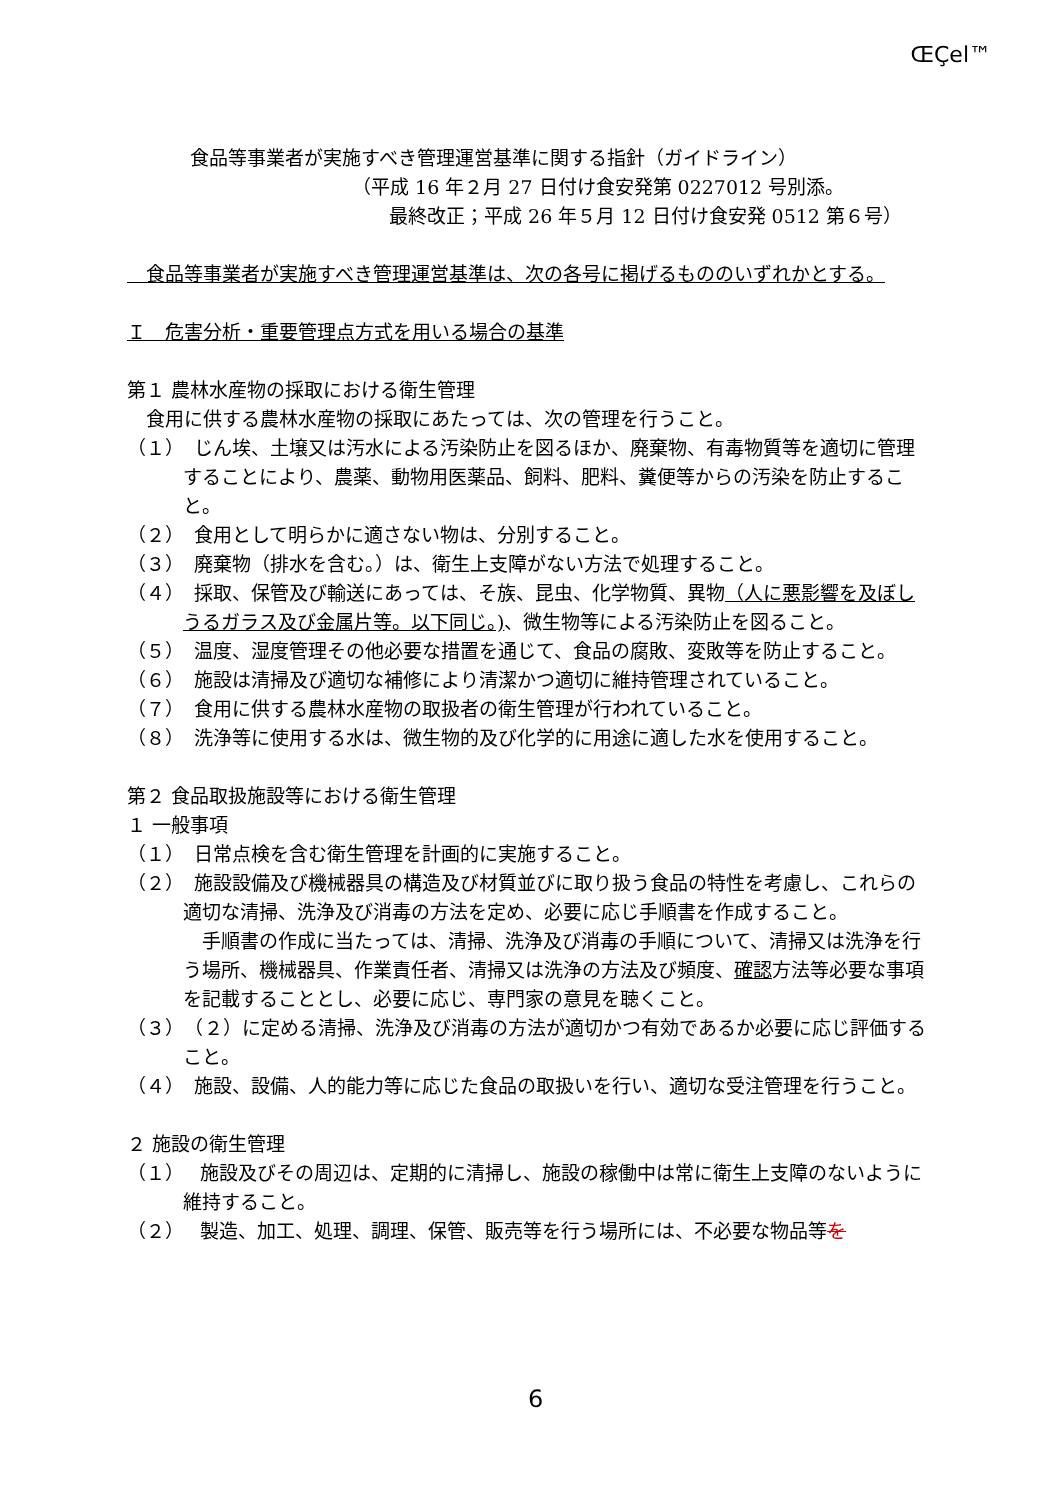Œ­Ç­e­l™
食品等事業者が実施すべき管理運営基準に関する指針（ガイドライン）
（平成 16 年２月 27 日付け食安発第 0227012 号別添。
最終改正；平成 26 年５月 12 日付け食安発 0512 第６号）
　食品等事業者が実施すべき管理運営基準は、次の各号に掲げるもののいずれかとする。
Ｉ　危害分析・重要管理点方式を用いる場合の基準
第１ 農林水産物の採取における衛生管理
　食用に供する農林水産物の採取にあたっては、次の管理を行うこと。
（１）　じん埃、土壌又は汚水による汚染防止を図るほか、廃棄物、有毒物質等を適切に管理することにより、農薬、動物用医薬品、飼料、肥料、糞便等からの汚染を防止すること。
（２）　食用として明らかに適さない物は、分別すること。
（３）　廃棄物（排水を含む。）は、衛生上支障がない方法で処理すること。
（４）　採取、保管及び輸送にあっては、そ族、昆虫、化学物質、異物（人に悪影響を及ぼしうるガラス及び金属片等。以下同じ。)、微生物等による汚染防止を図ること。
（５）　温度、湿度管理その他必要な措置を通じて、食品の腐敗、変敗等を防止すること。
（６）　施設は清掃及び適切な補修により清潔かつ適切に維持管理されていること。
（７）　食用に供する農林水産物の取扱者の衛生管理が行われていること。
（８）　洗浄等に使用する水は、微生物的及び化学的に用途に適した水を使用すること。
第２ 食品取扱施設等における衛生管理
１ 一般事項
（１）　日常点検を含む衛生管理を計画的に実施すること。
（２）　施設設備及び機械器具の構造及び材質並びに取り扱う食品の特性を考慮し、これらの適切な清掃、洗浄及び消毒の方法を定め、必要に応じ手順書を作成すること。
　手順書の作成に当たっては、清掃、洗浄及び消毒の手順について、清掃又は洗浄を行う場所、機械器具、作業責任者、清掃又は洗浄の方法及び頻度、確認方法等必要な事項を記載することとし、必要に応じ、専門家の意見を聴くこと。
（３）　（２）に定める清掃、洗浄及び消毒の方法が適切かつ有効であるか必要に応じ評価すること。
（４）　施設、設備、人的能力等に応じた食品の取扱いを行い、適切な受注管理を行うこと。
２ 施設の衛生管理
（１）　 施設及びその周辺は、定期的に清掃し、施設の稼働中は常に衛生上支障のないように維持すること。
（２）　 製造、加工、処理、調理、保管、販売等を行う場所には、不必要な物品等を
6